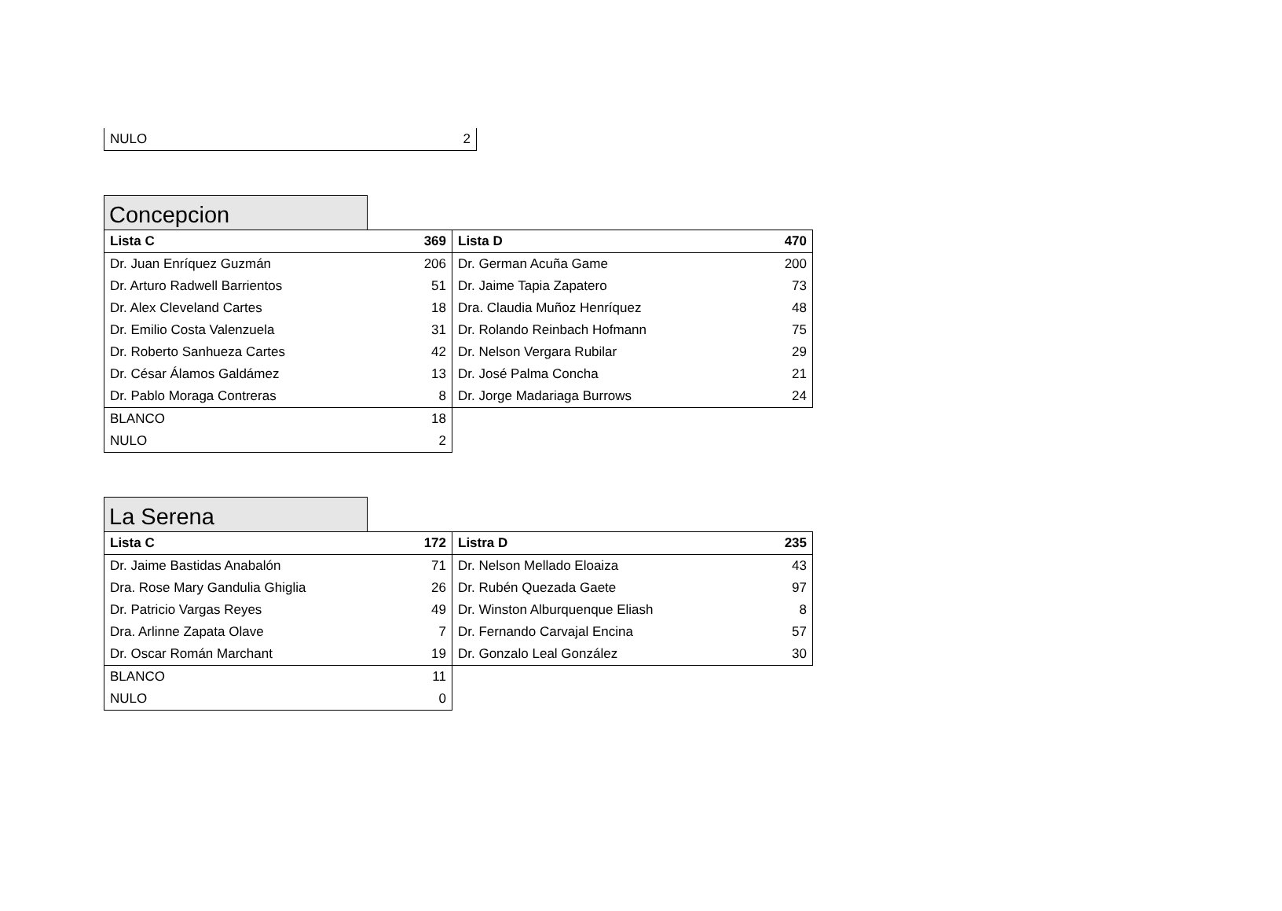| NULO | 2 |
Concepcion
| Lista C | 369 | Lista D | 470 |
| --- | --- | --- | --- |
| Dr. Juan Enríquez Guzmán | 206 | Dr. German Acuña Game | 200 |
| Dr. Arturo Radwell Barrientos | 51 | Dr. Jaime Tapia Zapatero | 73 |
| Dr. Alex Cleveland Cartes | 18 | Dra. Claudia Muñoz Henríquez | 48 |
| Dr. Emilio Costa Valenzuela | 31 | Dr. Rolando Reinbach Hofmann | 75 |
| Dr. Roberto Sanhueza Cartes | 42 | Dr. Nelson Vergara Rubilar | 29 |
| Dr. César Álamos Galdámez | 13 | Dr. José Palma Concha | 21 |
| Dr. Pablo Moraga Contreras | 8 | Dr. Jorge Madariaga Burrows | 24 |
| BLANCO | 18 | | |
| NULO | 2 | | |
La Serena
| Lista C | 172 | Listra D | 235 |
| --- | --- | --- | --- |
| Dr. Jaime Bastidas Anabalón | 71 | Dr. Nelson Mellado Eloaiza | 43 |
| Dra. Rose Mary Gandulia Ghiglia | 26 | Dr. Rubén Quezada Gaete | 97 |
| Dr. Patricio Vargas Reyes | 49 | Dr. Winston Alburquenque Eliash | 8 |
| Dra. Arlinne Zapata Olave | 7 | Dr. Fernando Carvajal Encina | 57 |
| Dr. Oscar Román Marchant | 19 | Dr. Gonzalo Leal González | 30 |
| BLANCO | 11 | | |
| NULO | 0 | | |